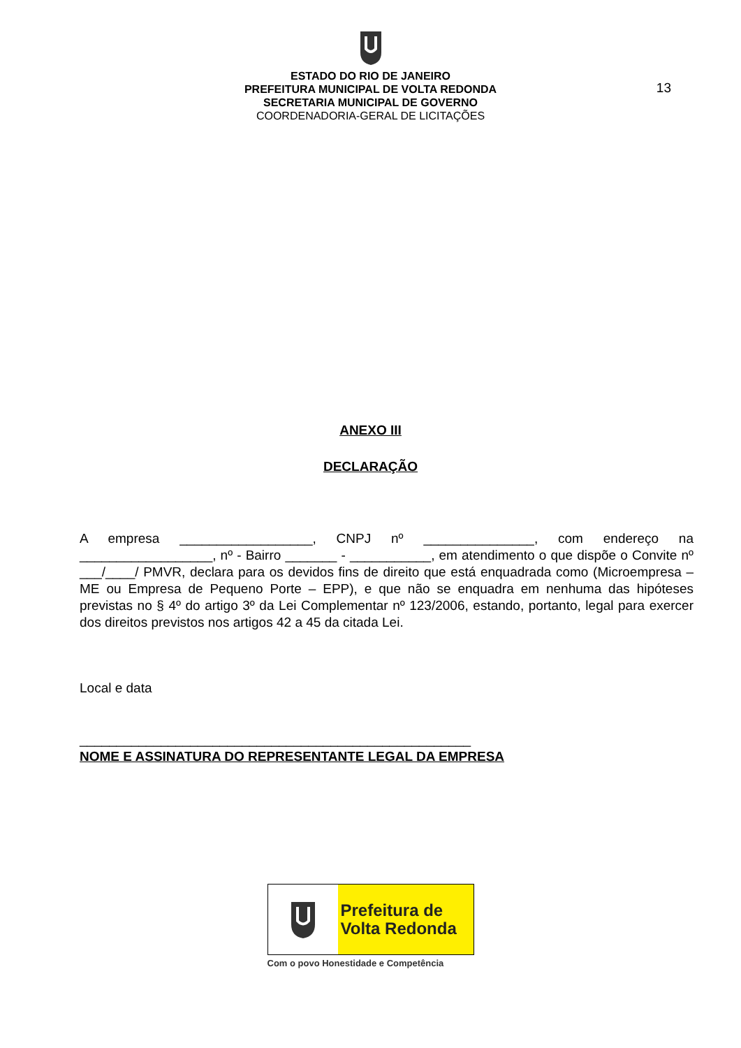ESTADO DO RIO DE JANEIRO
PREFEITURA MUNICIPAL DE VOLTA REDONDA
SECRETARIA MUNICIPAL DE GOVERNO
COORDENADORIA-GERAL DE LICITAÇÕES
13
ANEXO III
DECLARAÇÃO
A empresa __________________, CNPJ nº _______________, com endereço na __________________, nº - Bairro _______ - ___________, em atendimento o que dispõe o Convite nº ___/____/ PMVR, declara para os devidos fins de direito que está enquadrada como (Microempresa – ME ou Empresa de Pequeno Porte – EPP), e que não se enquadra em nenhuma das hipóteses previstas no § 4º do artigo 3º da Lei Complementar nº 123/2006, estando, portanto, legal para exercer dos direitos previstos nos artigos 42 a 45 da citada Lei.
Local e data
_____________________________________________________
NOME E ASSINATURA DO REPRESENTANTE LEGAL DA EMPRESA
Prefeitura de
Volta Redonda
Com o povo Honestidade e Competência